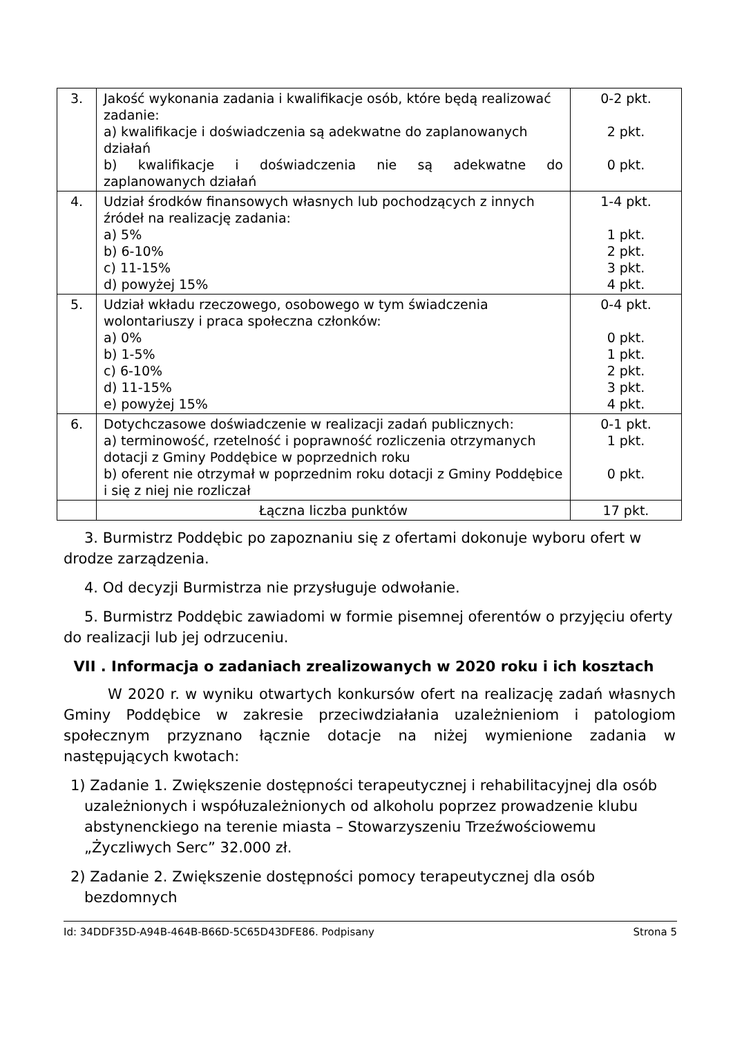| 3. | Jakość wykonania zadania i kwalifikacje osób, które będą realizować zadanie: a) kwalifikacje i doświadczenia są adekwatne do zaplanowanych działań b) kwalifikacje i doświadczenia nie są adekwatne do zaplanowanych działań | 0-2 pkt. 2 pkt. 0 pkt. |
| 4. | Udział środków finansowych własnych lub pochodzących z innych źródeł na realizację zadania: a) 5% b) 6-10% c) 11-15% d) powyżej 15% | 1-4 pkt. 1 pkt. 2 pkt. 3 pkt. 4 pkt. |
| 5. | Udział wkładu rzeczowego, osobowego w tym świadczenia wolontariuszy i praca społeczna członków: a) 0% b) 1-5% c) 6-10% d) 11-15% e) powyżej 15% | 0-4 pkt. 0 pkt. 1 pkt. 2 pkt. 3 pkt. 4 pkt. |
| 6. | Dotychczasowe doświadczenie w realizacji zadań publicznych: a) terminowość, rzetelność i poprawność rozliczenia otrzymanych dotacji z Gminy Poddębice w poprzednich roku b) oferent nie otrzymał w poprzednim roku dotacji z Gminy Poddębice i się z niej nie rozliczał | 0-1 pkt. 1 pkt. 0 pkt. |
| | Łączna liczba punktów | 17 pkt. |
3. Burmistrz Poddębic po zapoznaniu się z ofertami dokonuje wyboru ofert w drodze zarządzenia.
4. Od decyzji Burmistrza nie przysługuje odwołanie.
5. Burmistrz Poddębic zawiadomi w formie pisemnej oferentów o przyjęciu oferty
do realizacji lub jej odrzuceniu.
VII . Informacja o zadaniach zrealizowanych w 2020 roku i ich kosztach
W 2020 r. w wyniku otwartych konkursów ofert na realizację zadań własnych Gminy Poddębice w zakresie przeciwdziałania uzależnieniom i patologiom społecznym przyznano łącznie dotacje na niżej wymienione zadania w następujących kwotach:
1) Zadanie 1. Zwiększenie dostępności terapeutycznej i rehabilitacyjnej dla osób uzależnionych i współuzależnionych od alkoholu poprzez prowadzenie klubu abstynenckiego na terenie miasta – Stowarzyszeniu Trzeźwościowemu „Życzliwych Serc” 32.000 zł.
2) Zadanie 2. Zwiększenie dostępności pomocy terapeutycznej dla osób bezdomnych
Id: 34DDF35D-A94B-464B-B66D-5C65D43DFE86. Podpisany Strona 5